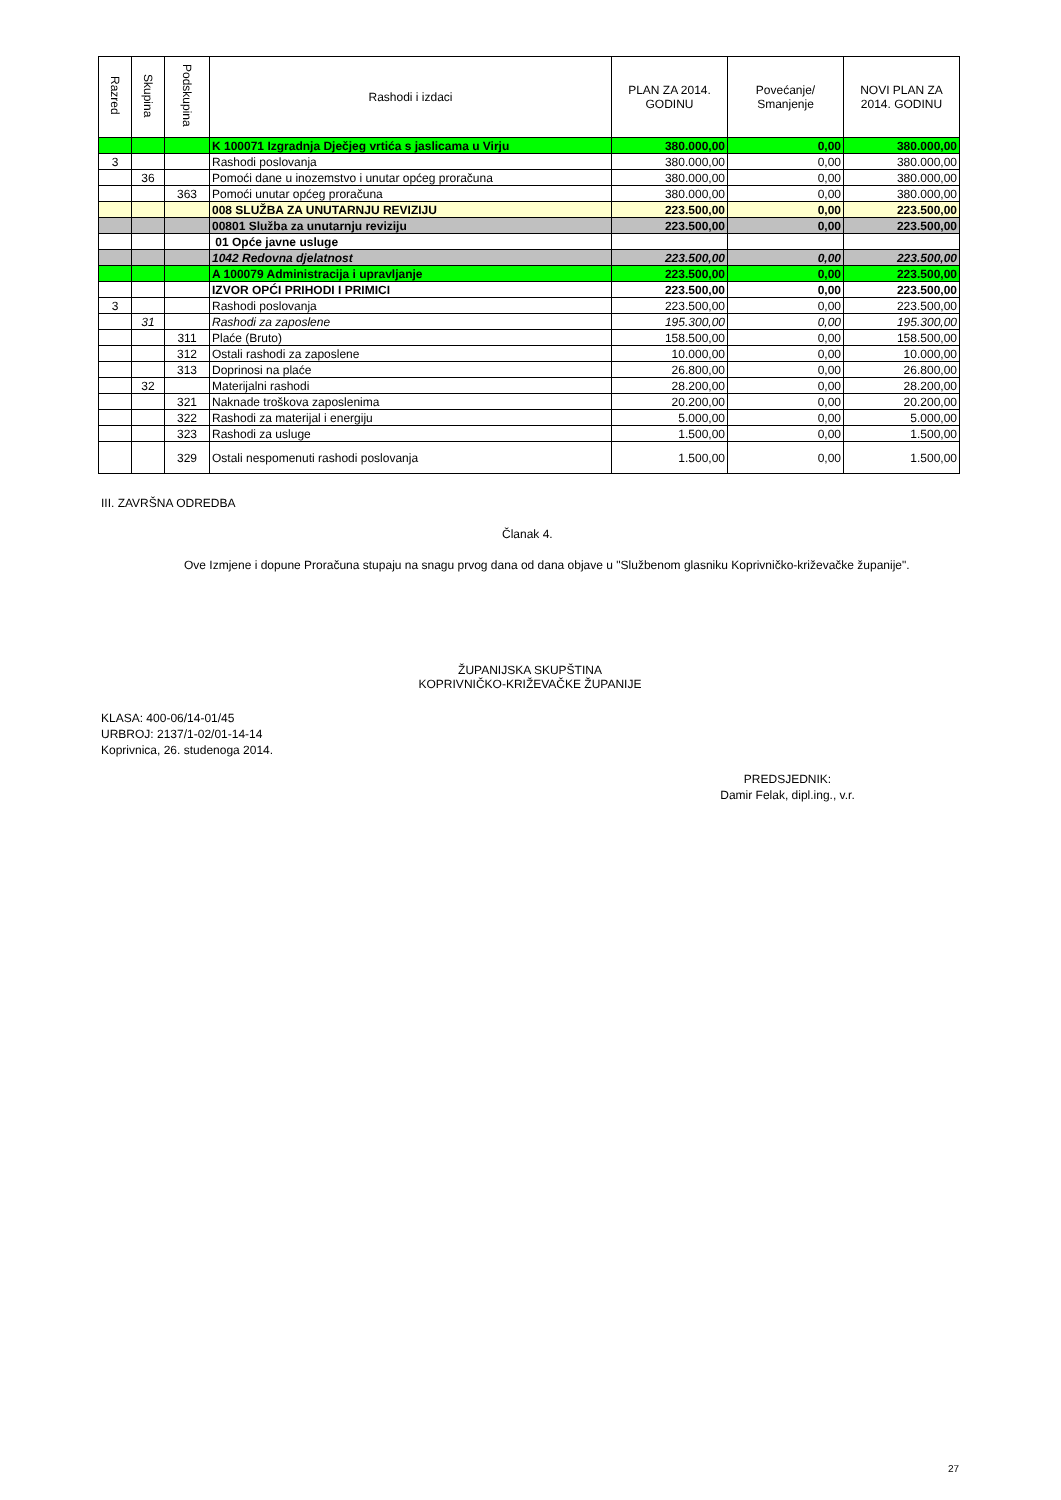| Razred | Skupina | Podskupina | Rashodi i izdaci | PLAN ZA 2014. GODINU | Povećanje/ Smanjenje | NOVI PLAN ZA 2014. GODINU |
| --- | --- | --- | --- | --- | --- | --- |
| | | | K 100071 Izgradnja Dječjeg vrtića s jaslicama u Virju | 380.000,00 | 0,00 | 380.000,00 |
| 3 | | | Rashodi poslovanja | 380.000,00 | 0,00 | 380.000,00 |
| | 36 | | Pomoći dane u inozemstvo i unutar općeg proračuna | 380.000,00 | 0,00 | 380.000,00 |
| | | 363 | Pomoći unutar općeg proračuna | 380.000,00 | 0,00 | 380.000,00 |
| | | | 008 SLUŽBA ZA UNUTARNJU REVIZIJU | 223.500,00 | 0,00 | 223.500,00 |
| | | | 00801 Služba za unutarnju reviziju | 223.500,00 | 0,00 | 223.500,00 |
| | | | 01 Opće javne usluge | | | |
| | | | 1042 Redovna djelatnost | 223.500,00 | 0,00 | 223.500,00 |
| | | | A 100079 Administracija i upravljanje | 223.500,00 | 0,00 | 223.500,00 |
| | | | IZVOR OPĆI PRIHODI I PRIMICI | 223.500,00 | 0,00 | 223.500,00 |
| 3 | | | Rashodi poslovanja | 223.500,00 | 0,00 | 223.500,00 |
| | 31 | | Rashodi za zaposlene | 195.300,00 | 0,00 | 195.300,00 |
| | | 311 | Plaće (Bruto) | 158.500,00 | 0,00 | 158.500,00 |
| | | 312 | Ostali rashodi za zaposlene | 10.000,00 | 0,00 | 10.000,00 |
| | | 313 | Doprinosi na plaće | 26.800,00 | 0,00 | 26.800,00 |
| | 32 | | Materijalni rashodi | 28.200,00 | 0,00 | 28.200,00 |
| | | 321 | Naknade troškova zaposlenima | 20.200,00 | 0,00 | 20.200,00 |
| | | 322 | Rashodi za materijal i energiju | 5.000,00 | 0,00 | 5.000,00 |
| | | 323 | Rashodi za usluge | 1.500,00 | 0,00 | 1.500,00 |
| | | 329 | Ostali nespomenuti rashodi poslovanja | 1.500,00 | 0,00 | 1.500,00 |
III. ZAVRŠNA ODREDBA
Članak 4.
Ove Izmjene i dopune Proračuna stupaju na snagu prvog dana od dana objave u "Službenom glasniku Koprivničko-križevačke županije".
ŽUPANIJSKA SKUPŠTINA
KOPRIVNIČKO-KRIŽEVAČKE ŽUPANIJE
KLASA: 400-06/14-01/45
URBROJ: 2137/1-02/01-14-14
Koprivnica, 26. studenoga 2014.
PREDSJEDNIK:
Damir Felak, dipl.ing., v.r.
27